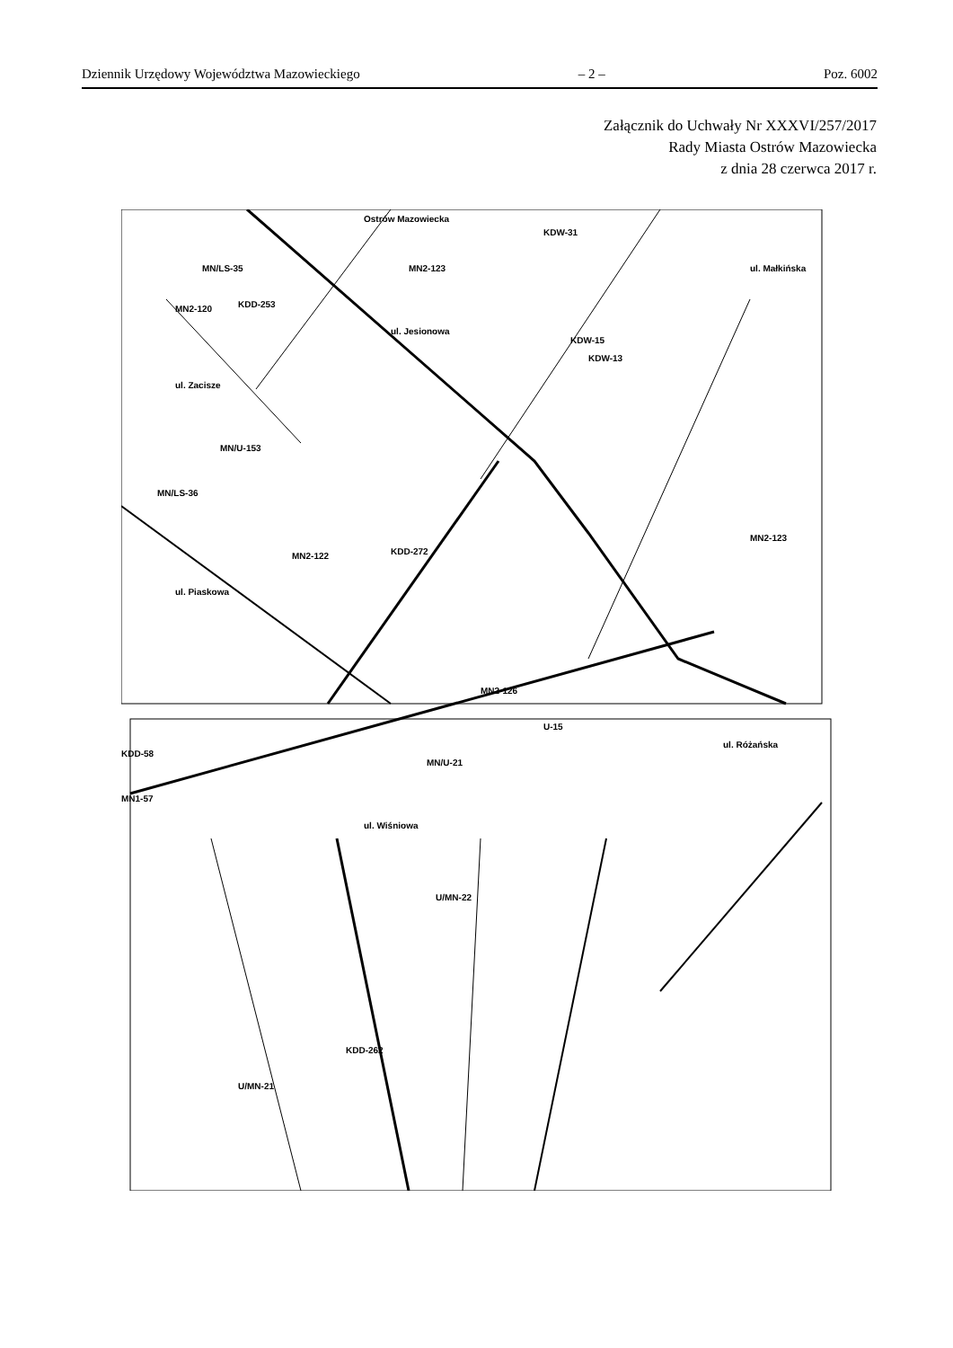Dziennik Urzędowy Województwa Mazowieckiego – 2 – Poz. 6002
Załącznik do Uchwały Nr XXXVI/257/2017
Rady Miasta Ostrów Mazowiecka
z dnia 28 czerwca 2017 r.
Ostrów Mazowiecka
ul. Małkińska
ul. Jesionowa
ul. Zacisze
ul. Piaskowa
MN2-123
MN2-120 KDD-253
MN/LS-35
MN/U-153
MN/LS-36
MN2-122 KDD-272
KDW-15
KDW-13
MN2-123
MN2-126
KDW-31
KDD-58
MN1-57
MN/U-21
ul. Wiśniowa
ul. Różańska
U/MN-22
KDD-262
U/MN-21
U-15